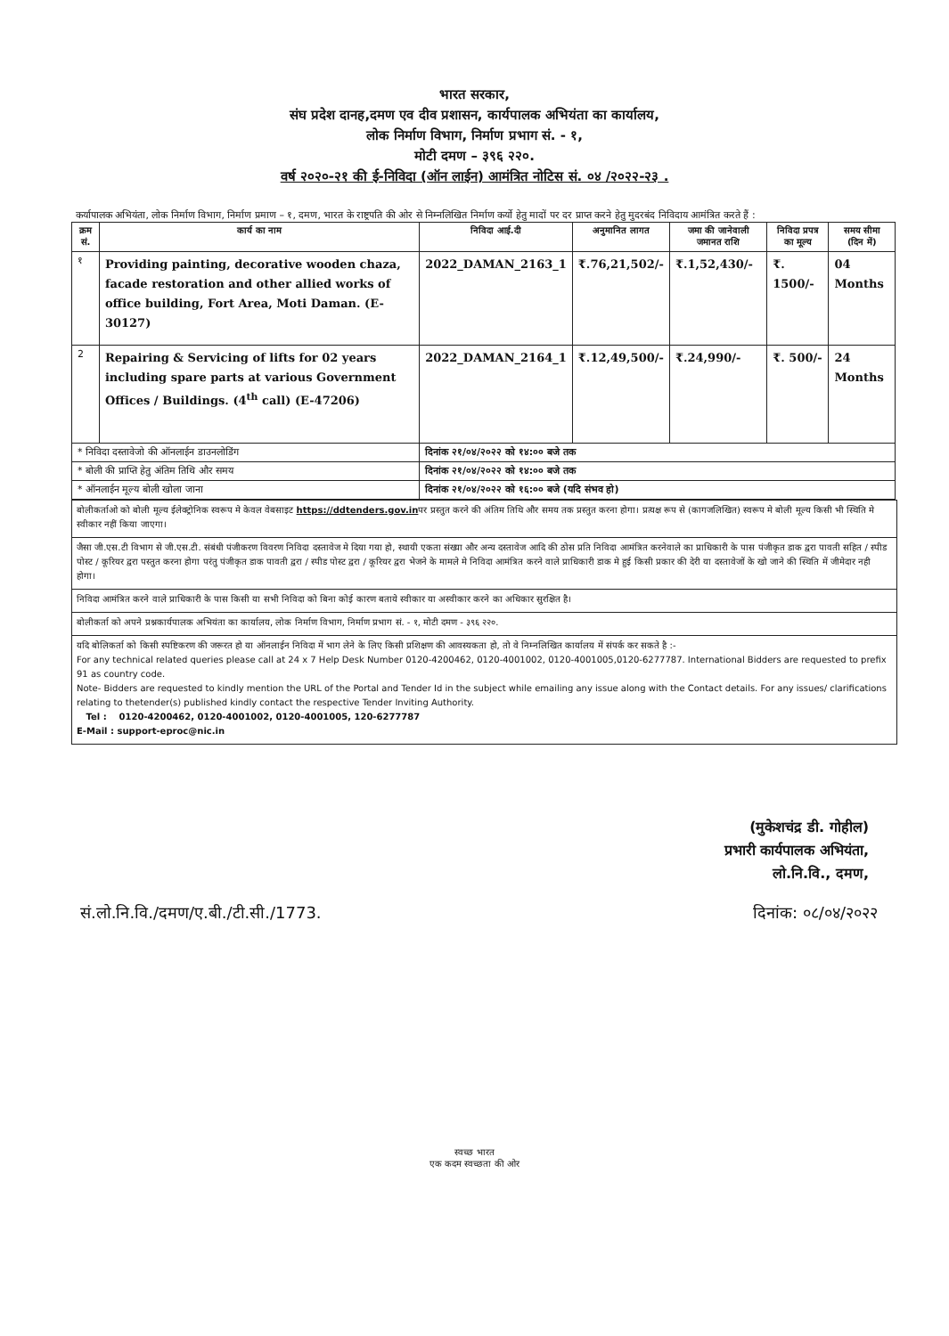भारत सरकार,
संघ प्रदेश दानह,दमण एव दीव प्रशासन, कार्यपालक अभियंता का कार्यालय,
लोक निर्माण विभाग, निर्माण प्रभाग सं. - १,
मोटी दमण – ३९६ २२०.
वर्ष २०२०-२१ की ई-निविदा (ऑन लाईन) आमंत्रित नोटिस सं. ०४ /२०२२-२३ .
कर्यापालक अभियंता, लोक निर्माण विभाग, निर्माण प्रमाण – १, दमण, भारत के राष्ट्रपति की ओर से निम्नलिखित निर्माण कर्यो हेतु मादों पर दर प्राप्त करने हेतु मुदरबंद निविदाय आमंत्रित करते हैं :
| क्रम सं. | कार्य का नाम | निविदा आई.दी | अनुमानित लागत | जमा की जानेवाली जमानत राशि | निविदा प्रपत्र का मूल्य | समय सीमा (दिन में) |
| --- | --- | --- | --- | --- | --- | --- |
| १ | Providing painting, decorative wooden chaza, facade restoration and other allied works of office building, Fort Area, Moti Daman. (E-30127) | 2022_DAMAN_2163_1 | ₹.76,21,502/- | ₹.1,52,430/- | ₹. 1500/- | 04 Months |
| 2 | Repairing & Servicing of lifts for 02 years including spare parts at various Government Offices / Buildings. (4<sup>th</sup> call) (E-47206) | 2022_DAMAN_2164_1 | ₹.12,49,500/- | ₹.24,990/- | ₹. 500/- | 24 Months |
| * निविदा दस्तावेजो की ऑनलाईन डाउनलोडिंग | | दिनांक २१/०४/२०२२ को १४:०० बजे तक | | | | |
| * बोली की प्राप्ति हेतु अंतिम तिथि और समय | | दिनांक २१/०४/२०२२ को १४:०० बजे तक | | | | |
| * ऑनलाईन मूल्य बोली खोला जाना | | दिनांक २१/०४/२०२२ को १६:०० बजे (यदि संभव हो) | | | | |
बोलीकर्ताओ को बोली मूल्य ईलेक्ट्रोनिक स्वरूप मे केवल वेबसाइट https://ddtenders.gov.inपर प्रस्तुत करने की अंतिम तिथि और समय तक प्रस्तुत करना होगा। प्रत्यक्ष रूप से (कागजलिखित) स्वरूप मे बोली मूल्य किसी भी स्थिति मे स्वीकार नहीं किया जाएगा।
जैसा जी.एस.टी विभाग से जी.एस.टी. संबंधी पंजीकरण विवरण निविदा दस्तावेज मे दिया गया हो, स्थायी एकता संख्या और अन्य दस्तावेज आदि की ठोस प्रति निविदा आमंत्रित करनेवाले का प्राधिकारी के पास पंजीकृत डाक द्वरा पावती सहित / स्पीड पोस्ट / कूरियर द्वरा पस्तुत करना होगा परंतु पंजीकृत डाक पावती द्वरा / स्पीड पोस्ट द्वरा / कूरियर द्वरा भेजने के मामले मे निविदा आमंत्रित करने वाले प्राधिकारी डाक मे हुई किसी प्रकार की देरी या दस्तावेजों के खो जाने की स्थिति में जीमेदार नही होगा।
निविदा आमंत्रित करने वाले प्राधिकारी के पास किसी या सभी निविदा को बिना कोई कारण बताये स्वीकार या अस्वीकार करने का अधिकार सुरक्षित है।
बोलीकर्ता को अपने प्रश्नकार्यपालक अभियंता का कार्यालय, लोक निर्माण विभाग, निर्माण प्रभाग सं. - १, मोटी दमण - ३९६ २२०.
यदि बोलिकर्ता को किसी स्पष्टिकरण की जरूरत हो या ऑनलाईन निविदा में भाग लेने के लिए किसी प्रशिक्षण की आवस्यकता हो, तो वे निम्नलिखित कार्यालय में संपर्क कर सकते है :-
For any technical related queries please call at 24 x 7 Help Desk Number 0120-4200462, 0120-4001002, 0120-4001005,0120-6277787. International Bidders are requested to prefix 91 as country code.
Note- Bidders are requested to kindly mention the URL of the Portal and Tender Id in the subject while emailing any issue along with the Contact details. For any issues/ clarifications relating to thetender(s) published kindly contact the respective Tender Inviting Authority.
Tel : 0120-4200462, 0120-4001002, 0120-4001005, 120-6277787
E-Mail : support-eproc@nic.in
(मुकेशचंद्र डी. गोहील)
प्रभारी कार्यपालक अभियंता,
लो.नि.वि., दमण,
सं.लो.नि.वि./दमण/ए.बी./टी.सी./1773. दिनांक: ०८/०४/२०२२
स्वच्छ भारत
एक कदम स्वच्छता की ओर